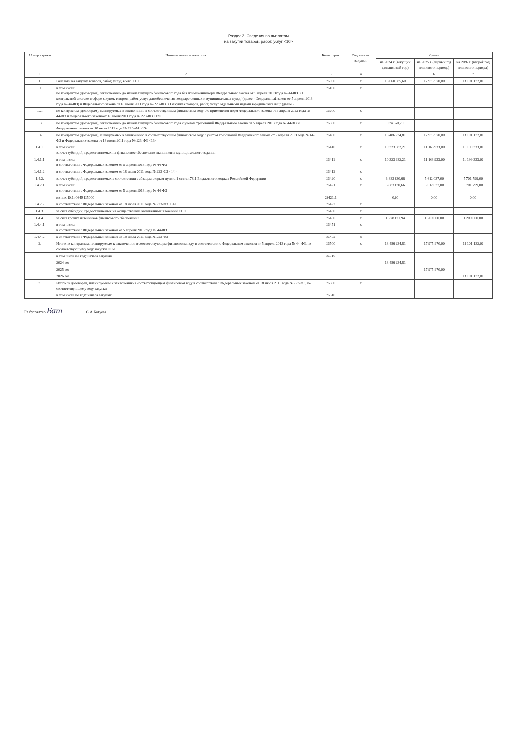Раздел 2. Сведения по выплатам
на закупки товаров, работ, услуг <10>
| Номер строки | Наименование показателя | Коды строк | Год начала закупки | Сумма | | |
| --- | --- | --- | --- | --- | --- | --- |
| | | | | на 2024 г. (текущий финансовый год) | на 2025 г. (первый год планового периода) | на 2026 г. (второй год планового периода) |
| 1 | 2 | 3 | 4 | 5 | 6 | 7 |
| 1. | Выплаты на закупку товаров, работ, услуг, всего <11> | 26000 | x | 18 660 885,60 | 17 975 970,00 | 18 101 132,00 |
| 1.1. | в том числе: по контрактам (договорам), заключенным до начала текущего финансового года без применения норм Федерального закона от 5 апреля 2013 года № 44-ФЗ "О контрактной системе в сфере закупок товаров, работ, услуг для обеспечения государственных и муниципальных нужд" (далее - Федеральный закон от 5 апреля 2013 года № 44-ФЗ) и Федерального закона от 18 июля 2011 года № 223-ФЗ "О закупках товаров, работ, услуг отдельными видами юридических лиц" (далее - | 26100 | x | | | |
| 1.2. | по контрактам (договорам), планируемым к заключению в соответствующем финансовом году без применения норм Федерального закона от 5 апреля 2013 года № 44-ФЗ и Федерального закона от 18 июля 2011 года № 223-ФЗ <12> | 26200 | x | | | |
| 1.3. | по контрактам (договорам), заключенным до начала текущего финансового года с учетом требований Федерального закона от 5 апреля 2013 года № 44-ФЗ и Федерального закона от 18 июля 2011 года № 223-ФЗ <13> | 26300 | x | 174 650,79 | | |
| 1.4. | по контрактам (договорам), планируемым к заключению в соответствующем финансовом году с учетом требований Федерального закона от 5 апреля 2013 года № 44-ФЗ и Федерального закона от 18 июля 2011 года № 223-ФЗ <13> | 26400 | x | 18 486 234,81 | 17 975 970,00 | 18 101 132,00 |
| 1.4.1. | в том числе: за счет субсидий, предоставляемых на финансовое обеспечение выполнения муниципального задания | 26410 | x | 10 323 982,21 | 11 163 933,00 | 11 199 333,00 |
| 1.4.1.1. | в том числе: в соответствии с Федеральным законом от 5 апреля 2013 года № 44-ФЗ | 26411 | x | 10 323 982,21 | 11 163 933,00 | 11 199 333,00 |
| 1.4.1.2. | в соответствии с Федеральным законом от 18 июля 2011 года № 223-ФЗ <14> | 26412 | x | | | |
| 1.4.2. | за счет субсидий, предоставляемых в соответствии с абзацем вторым пункта 1 статьи 78.1 Бюджетного кодекса Российской Федерации | 26420 | x | 6 883 630,66 | 5 612 037,00 | 5 701 799,00 |
| 1.4.2.1. | в том числе: в соответствии с Федеральным законом от 5 апреля 2013 года № 44-ФЗ | 26421 | x | 6 883 630,66 | 5 612 037,00 | 5 701 799,00 |
| | из них 10,1: 064Е125000 | 26421.1 | | 0,00 | 0,00 | 0,00 |
| 1.4.2.2. | в соответствии с Федеральным законом от 18 июля 2011 года № 223-ФЗ <14> | 26422 | x | | | |
| 1.4.3. | за счет субсидий, предоставляемых на осуществление капитальных вложений <15> | 26430 | x | | | |
| 1.4.4. | за счет прочих источников финансового обеспечения | 26450 | x | 1 278 621,94 | 1 200 000,00 | 1 200 000,00 |
| 1.4.4.1. | в том числе: в соответствии с Федеральным законом от 5 апреля 2013 года № 44-ФЗ | 26451 | x | | | |
| 1.4.4.2. | в соответствии с Федеральным законом от 18 июля 2011 года № 223-ФЗ | 26452 | x | | | |
| 2. | Итого по контрактам, планируемым к заключению в соответствующем финансовом году в соответствии с Федеральным законом от 5 апреля 2013 года № 44-ФЗ, по соответствующему году закупки <16> | 26500 | x | 18 486 234,81 | 17 975 970,00 | 18 101 132,00 |
| | в том числе по году начала закупки: | 26510 | | | | |
| | 2024 год | | | 18 486 234,81 | | |
| | 2025 год | | | | 17 975 970,00 | |
| | 2026 год | | | | | 18 101 132,00 |
| 3. | Итого по договорам, планируемым к заключению в соответствующем финансовом году в соответствии с Федеральным законом от 18 июля 2011 года № 223-ФЗ, по соответствующему году закупки | 26600 | x | | | |
| | в том числе по году начала закупки: | 26610 | | | | |
Гл бухгалтер Бат С.А.Батуева